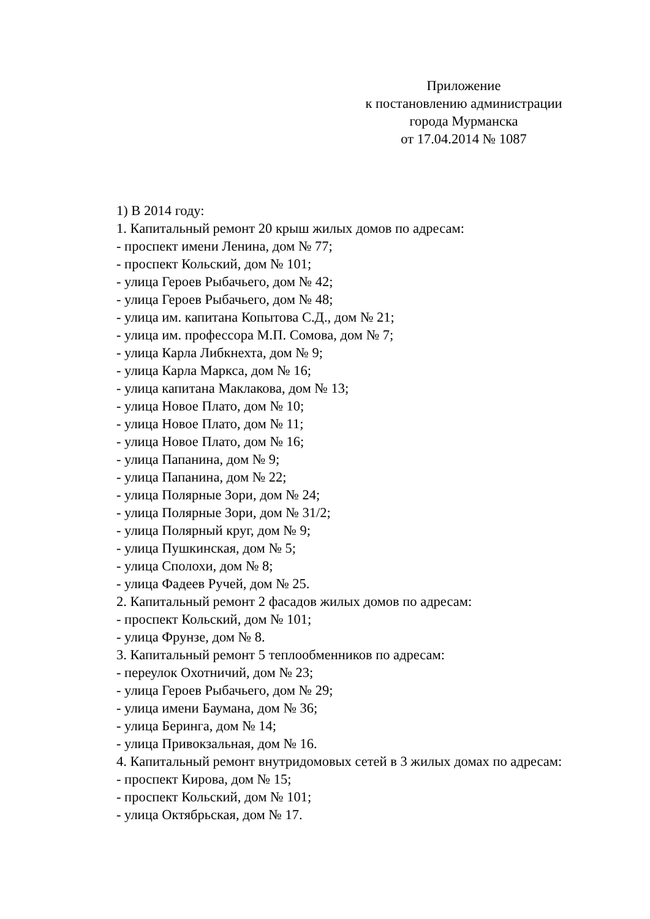Приложение
к постановлению администрации
города Мурманска
от 17.04.2014 № 1087
1) В 2014 году:
1. Капитальный ремонт 20 крыш жилых домов по адресам:
- проспект имени Ленина, дом № 77;
- проспект Кольский, дом № 101;
- улица Героев Рыбачьего, дом № 42;
- улица Героев Рыбачьего, дом № 48;
- улица им. капитана Копытова С.Д., дом № 21;
- улица им. профессора М.П. Сомова, дом № 7;
- улица Карла Либкнехта, дом № 9;
- улица Карла Маркса, дом № 16;
- улица капитана Маклакова, дом № 13;
- улица Новое Плато, дом № 10;
- улица Новое Плато, дом № 11;
- улица Новое Плато, дом № 16;
- улица Папанина, дом № 9;
- улица Папанина, дом № 22;
- улица Полярные Зори, дом № 24;
- улица Полярные Зори, дом № 31/2;
- улица Полярный круг, дом № 9;
- улица Пушкинская, дом № 5;
- улица Сполохи, дом № 8;
- улица Фадеев Ручей, дом № 25.
2. Капитальный ремонт 2 фасадов жилых домов по адресам:
- проспект Кольский, дом № 101;
- улица Фрунзе, дом № 8.
3. Капитальный ремонт 5 теплообменников по адресам:
- переулок Охотничий, дом № 23;
- улица Героев Рыбачьего, дом № 29;
- улица имени Баумана, дом № 36;
- улица Беринга, дом № 14;
- улица Привокзальная, дом № 16.
4. Капитальный ремонт внутридомовых сетей в 3 жилых домах по адресам:
- проспект Кирова, дом № 15;
- проспект Кольский, дом № 101;
- улица Октябрьская, дом № 17.